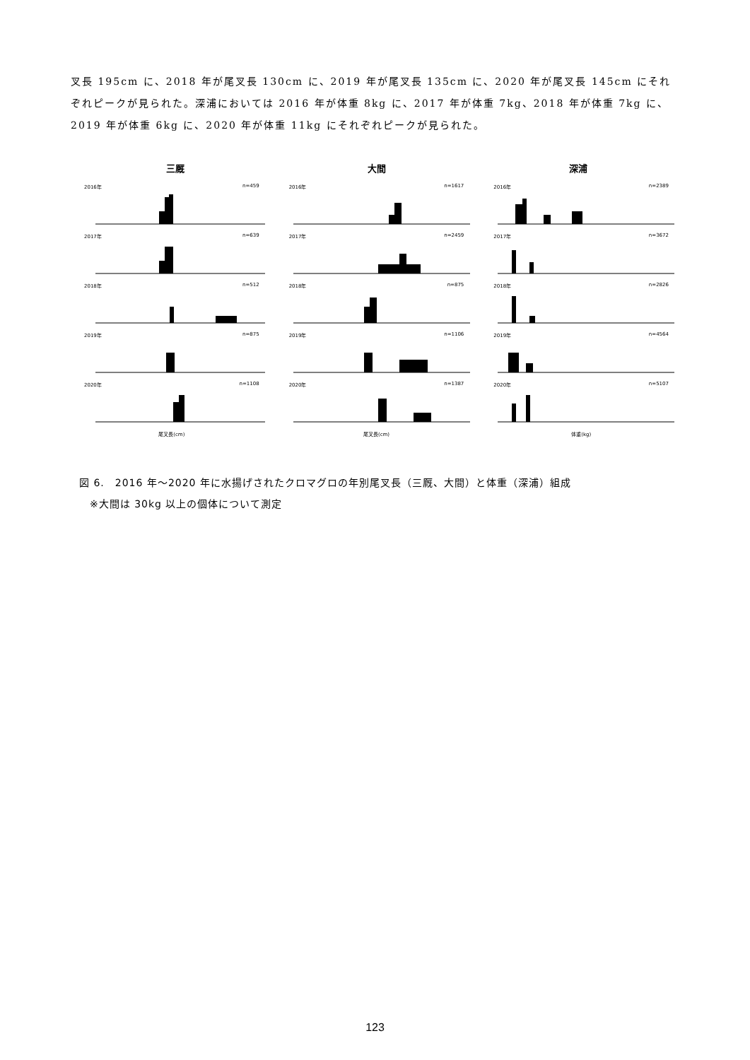叉長 195cm に、2018 年が尾叉長 130cm に、2019 年が尾叉長 135cm に、2020 年が尾叉長 145cm にそれぞれピークが見られた。深浦においては 2016 年が体重 8kg に、2017 年が体重 7kg、2018 年が体重 7kg に、2019 年が体重 6kg に、2020 年が体重 11kg にそれぞれピークが見られた。
三厩 大間 深浦
2016年 n=459
2016年 n=1617
2016年 n=2389
2017年 n=639
2017年 n=2459
2017年 n=3672
2018年 n=512
2018年 n=875
2018年 n=2826
2019年 n=875
2019年 n=1106
2019年 n=4564
2020年 n=1108
2020年 n=1387
2020年 n=5107
尾叉長(cm)
尾叉長(cm)
体重(kg)
図 6.　2016 年～2020 年に水揚げされたクロマグロの年別尾叉長（三厩、大間）と体重（深浦）組成
　※大間は 30kg 以上の個体について測定
123